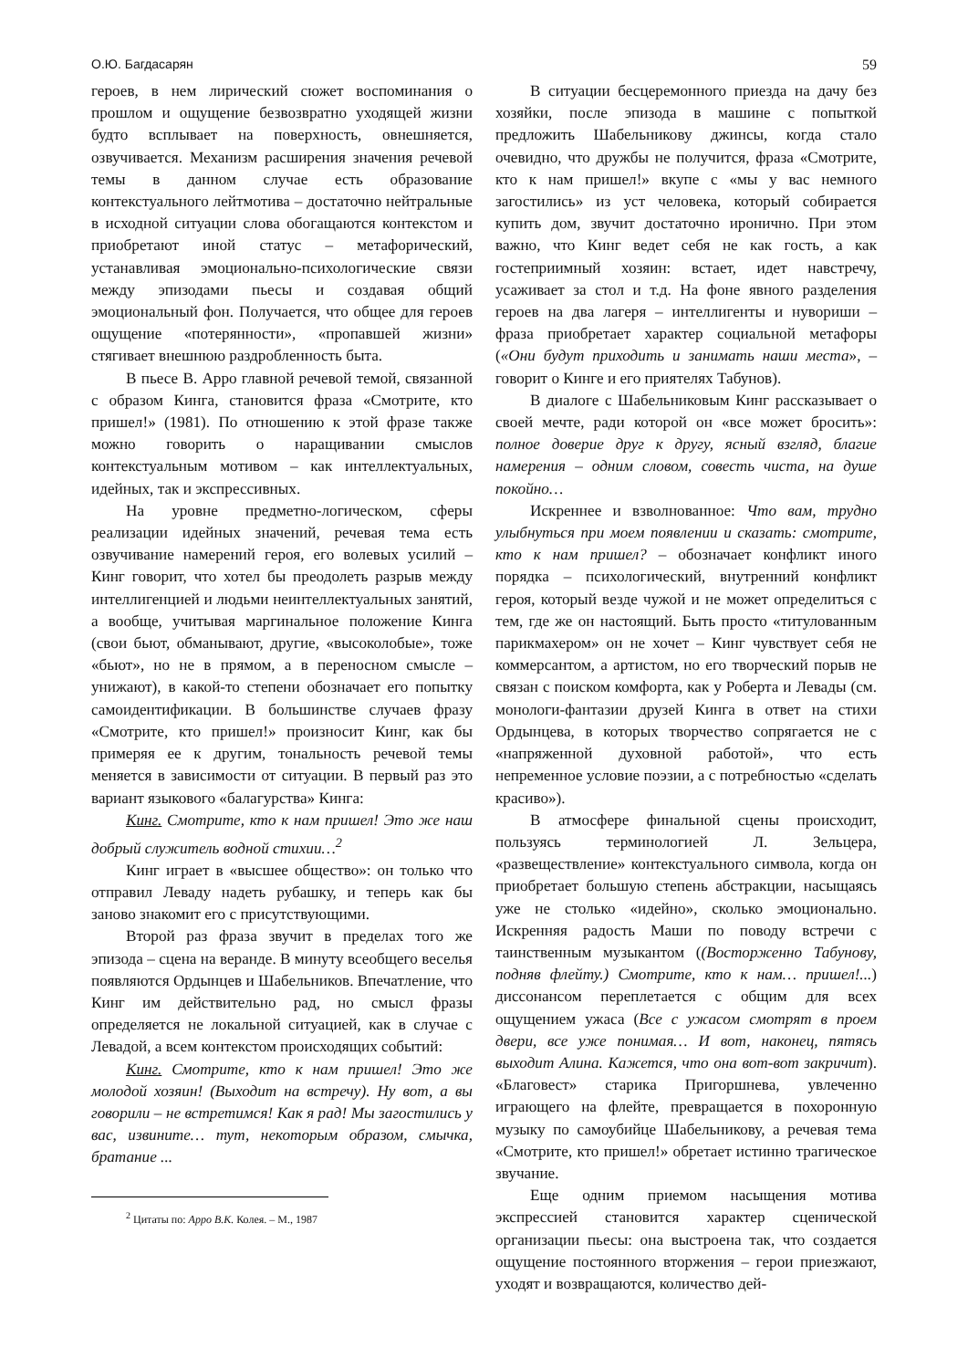О.Ю. Багдасарян 59
героев, в нем лирический сюжет воспоминания о прошлом и ощущение безвозвратно уходящей жизни будто всплывает на поверхность, овнешняется, озвучивается. Механизм расширения значения речевой темы в данном случае есть образование контекстуального лейтмотива – достаточно нейтральные в исходной ситуации слова обогащаются контекстом и приобретают иной статус – метафорический, устанавливая эмоционально-психологические связи между эпизодами пьесы и создавая общий эмоциональный фон. Получается, что общее для героев ощущение «потерянности», «пропавшей жизни» стягивает внешнюю раздробленность быта.
В пьесе В. Арро главной речевой темой, связанной с образом Кинга, становится фраза «Смотрите, кто пришел!» (1981). По отношению к этой фразе также можно говорить о наращивании смыслов контекстуальным мотивом – как интеллектуальных, идейных, так и экспрессивных.
На уровне предметно-логическом, сферы реализации идейных значений, речевая тема есть озвучивание намерений героя, его волевых усилий – Кинг говорит, что хотел бы преодолеть разрыв между интеллигенцией и людьми неинтеллектуальных занятий, а вообще, учитывая маргинальное положение Кинга (свои бьют, обманывают, другие, «высоколобые», тоже «бьют», но не в прямом, а в переносном смысле – унижают), в какой-то степени обозначает его попытку самоидентификации. В большинстве случаев фразу «Смотрите, кто пришел!» произносит Кинг, как бы примеряя ее к другим, тональность речевой темы меняется в зависимости от ситуации. В первый раз это вариант языкового «балагурства» Кинга:
Кинг. Смотрите, кто к нам пришел! Это же наш добрый служитель водной стихии…<sup>2</sup>
Кинг играет в «высшее общество»: он только что отправил Леваду надеть рубашку, и теперь как бы заново знакомит его с присутствующими.
Второй раз фраза звучит в пределах того же эпизода – сцена на веранде. В минуту всеобщего веселья появляются Ордынцев и Шабельников. Впечатление, что Кинг им действительно рад, но смысл фразы определяется не локальной ситуацией, как в случае с Левадой, а всем контекстом происходящих событий:
Кинг. Смотрите, кто к нам пришел! Это же молодой хозяин! (Выходит на встречу). Ну вот, а вы говорили – не встретимся! Как я рад! Мы загостились у вас, извините… тут, некоторым образом, смычка, братание ...
<sup>2</sup> Цитаты по: Арро В.К. Колея. – М., 1987
В ситуации бесцеремонного приезда на дачу без хозяйки, после эпизода в машине с попыткой предложить Шабельникову джинсы, когда стало очевидно, что дружбы не получится, фраза «Смотрите, кто к нам пришел!» вкупе с «мы у вас немного загостились» из уст человека, который собирается купить дом, звучит достаточно иронично. При этом важно, что Кинг ведет себя не как гость, а как гостеприимный хозяин: встает, идет навстречу, усаживает за стол и т.д. На фоне явного разделения героев на два лагеря – интеллигенты и нувориши – фраза приобретает характер социальной метафоры («Они будут приходить и занимать наши места», – говорит о Кинге и его приятелях Табунов).
В диалоге с Шабельниковым Кинг рассказывает о своей мечте, ради которой он «все может бросить»: полное доверие друг к другу, ясный взгляд, благие намерения – одним словом, совесть чиста, на душе покойно…
Искреннее и взволнованное: Что вам, трудно улыбнуться при моем появлении и сказать: смотрите, кто к нам пришел? – обозначает конфликт иного порядка – психологический, внутренний конфликт героя, который везде чужой и не может определиться с тем, где же он настоящий. Быть просто «титулованным парикмахером» он не хочет – Кинг чувствует себя не коммерсантом, а артистом, но его творческий порыв не связан с поиском комфорта, как у Роберта и Левады (см. монологи-фантазии друзей Кинга в ответ на стихи Ордынцева, в которых творчество сопрягается не с «напряженной духовной работой», что есть непременное условие поэзии, а с потребностью «сделать красиво»).
В атмосфере финальной сцены происходит, пользуясь терминологией Л. Зельцера, «развеществление» контекстуального символа, когда он приобретает большую степень абстракции, насыщаясь уже не столько «идейно», сколько эмоционально. Искренняя радость Маши по поводу встречи с таинственным музыкантом ((Восторженно Табунову, подняв флейту.) Смотрите, кто к нам… пришел!...) диссонансом переплетается с общим для всех ощущением ужаса (Все с ужасом смотрят в проем двери, все уже понимая… И вот, наконец, пятясь выходит Алина. Кажется, что она вот-вот закричит). «Благовест» старика Пригоршнева, увлеченно играющего на флейте, превращается в похоронную музыку по самоубийце Шабельникову, а речевая тема «Смотрите, кто пришел!» обретает истинно трагическое звучание.
Еще одним приемом насыщения мотива экспрессией становится характер сценической организации пьесы: она выстроена так, что создается ощущение постоянного вторжения – герои приезжают, уходят и возвращаются, количество дей-